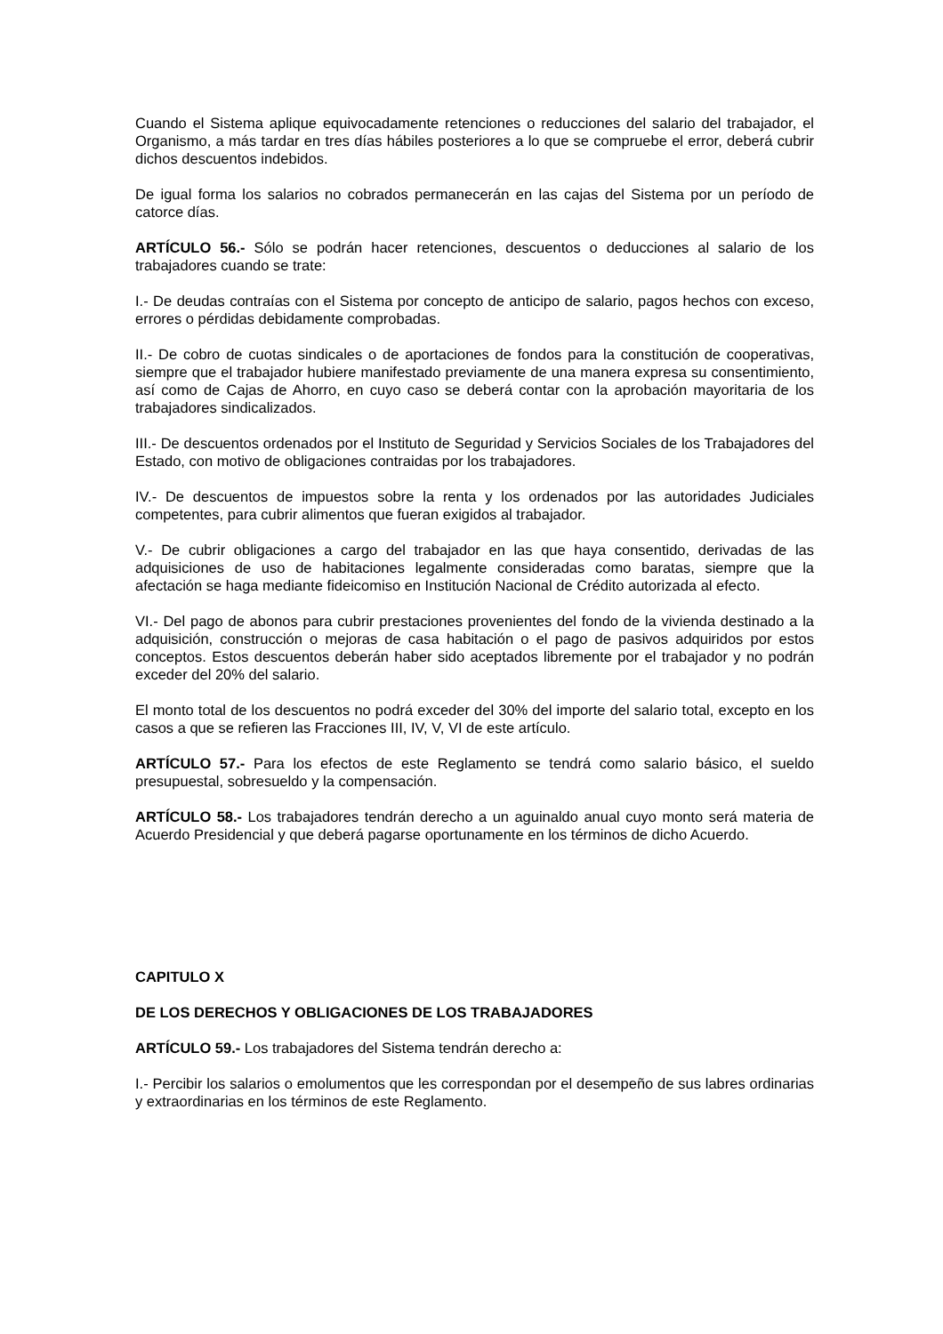Cuando el Sistema aplique equivocadamente retenciones o reducciones del salario del trabajador, el Organismo, a más tardar en tres días hábiles posteriores a lo que se compruebe el error, deberá cubrir dichos descuentos indebidos.
De igual forma los salarios no cobrados permanecerán en las cajas del Sistema por un período de catorce días.
ARTÍCULO 56.- Sólo se podrán hacer retenciones, descuentos o deducciones al salario de los trabajadores cuando se trate:
I.- De deudas contraías con el Sistema por concepto de anticipo de salario, pagos hechos con exceso, errores o pérdidas debidamente comprobadas.
II.- De cobro de cuotas sindicales o de aportaciones de fondos para la constitución de cooperativas, siempre que el trabajador hubiere manifestado previamente de una manera expresa su consentimiento, así como de Cajas de Ahorro, en cuyo caso se deberá contar con la aprobación mayoritaria de los trabajadores sindicalizados.
III.- De descuentos ordenados por el Instituto de Seguridad y Servicios Sociales de los Trabajadores del Estado, con motivo de obligaciones contraidas por los trabajadores.
IV.- De descuentos de impuestos sobre la renta y los ordenados por las autoridades Judiciales competentes, para cubrir alimentos que fueran exigidos al trabajador.
V.- De cubrir obligaciones a cargo del trabajador en las que haya consentido, derivadas de las adquisiciones de uso de habitaciones legalmente consideradas como baratas, siempre que la afectación se haga mediante fideicomiso en Institución Nacional de Crédito autorizada al efecto.
VI.- Del pago de abonos para cubrir prestaciones provenientes del fondo de la vivienda destinado a la adquisición, construcción o mejoras de casa habitación o el pago de pasivos adquiridos por estos conceptos. Estos descuentos deberán haber sido aceptados libremente por el trabajador y no podrán exceder del 20% del salario.
El monto total de los descuentos no podrá exceder del 30% del importe del salario total, excepto en los casos a que se refieren las Fracciones III, IV, V, VI de este artículo.
ARTÍCULO 57.- Para los efectos de este Reglamento se tendrá como salario básico, el sueldo presupuestal, sobresueldo y la compensación.
ARTÍCULO 58.- Los trabajadores tendrán derecho a un aguinaldo anual cuyo monto será materia de Acuerdo Presidencial y que deberá pagarse oportunamente en los términos de dicho Acuerdo.
CAPITULO X
DE LOS DERECHOS Y OBLIGACIONES DE LOS TRABAJADORES
ARTÍCULO 59.- Los trabajadores del Sistema tendrán derecho a:
I.- Percibir los salarios o emolumentos que les correspondan por el desempeño de sus labres ordinarias y extraordinarias en los términos de este Reglamento.